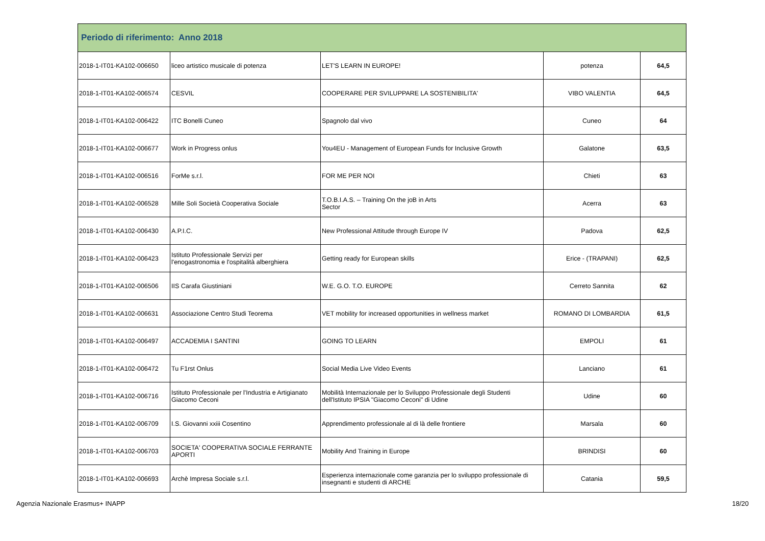| Periodo di riferimento: Anno 2018 | | | | |
| --- | --- | --- | --- | --- |
| 2018-1-IT01-KA102-006650 | liceo artistico musicale di potenza | LET'S LEARN IN EUROPE! | potenza | 64,5 |
| 2018-1-IT01-KA102-006574 | CESVIL | COOPERARE PER SVILUPPARE LA SOSTENIBILITA' | VIBO VALENTIA | 64,5 |
| 2018-1-IT01-KA102-006422 | ITC Bonelli Cuneo | Spagnolo dal vivo | Cuneo | 64 |
| 2018-1-IT01-KA102-006677 | Work in Progress onlus | You4EU - Management of European Funds for Inclusive Growth | Galatone | 63,5 |
| 2018-1-IT01-KA102-006516 | ForMe s.r.l. | FOR ME PER NOI | Chieti | 63 |
| 2018-1-IT01-KA102-006528 | Mille Soli Società Cooperativa Sociale | T.O.B.I.A.S. – Training On the joB in Arts Sector | Acerra | 63 |
| 2018-1-IT01-KA102-006430 | A.P.I.C. | New Professional Attitude through Europe IV | Padova | 62,5 |
| 2018-1-IT01-KA102-006423 | Istituto Professionale Servizi per l'enogastronomia e l'ospitalità alberghiera | Getting ready for European skills | Erice - (TRAPANI) | 62,5 |
| 2018-1-IT01-KA102-006506 | IIS Carafa Giustiniani | W.E. G.O. T.O. EUROPE | Cerreto Sannita | 62 |
| 2018-1-IT01-KA102-006631 | Associazione Centro Studi Teorema | VET mobility for increased opportunities in wellness market | ROMANO DI LOMBARDIA | 61,5 |
| 2018-1-IT01-KA102-006497 | ACCADEMIA I SANTINI | GOING TO LEARN | EMPOLI | 61 |
| 2018-1-IT01-KA102-006472 | Tu F1rst Onlus | Social Media Live Video Events | Lanciano | 61 |
| 2018-1-IT01-KA102-006716 | Istituto Professionale per l'Industria e Artigianato Giacomo Ceconi | Mobilità Internazionale per lo Sviluppo Professionale degli Studenti dell'Istituto IPSIA "Giacomo Ceconi" di Udine | Udine | 60 |
| 2018-1-IT01-KA102-006709 | I.S. Giovanni xxiii Cosentino | Apprendimento professionale al di là delle frontiere | Marsala | 60 |
| 2018-1-IT01-KA102-006703 | SOCIETA' COOPERATIVA SOCIALE FERRANTE APORTI | Mobility And Training in Europe | BRINDISI | 60 |
| 2018-1-IT01-KA102-006693 | Archè Impresa Sociale s.r.l. | Esperienza internazionale come garanzia per lo sviluppo professionale di insegnanti e studenti di ARCHE | Catania | 59,5 |
Agenzia Nazionale Erasmus+ INAPP 18/20